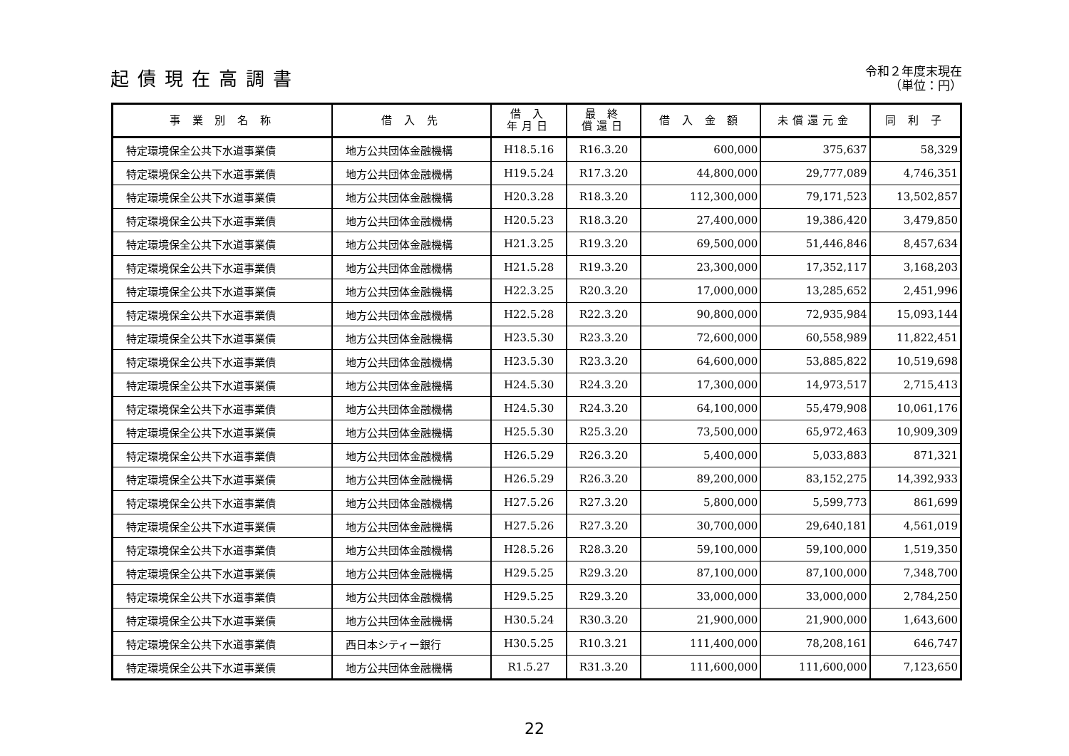起債現在高調書
令和２年度末現在
（単位：円）
| 事 業 別 名 称 | 借 入 先 | 借 入 年月日 | 最 終 償還日 | 借 入 金 額 | 未償還元金 | 同 利 子 |
| --- | --- | --- | --- | --- | --- | --- |
| 特定環境保全公共下水道事業債 | 地方公共団体金融機構 | H18.5.16 | R16.3.20 | 600,000 | 375,637 | 58,329 |
| 特定環境保全公共下水道事業債 | 地方公共団体金融機構 | H19.5.24 | R17.3.20 | 44,800,000 | 29,777,089 | 4,746,351 |
| 特定環境保全公共下水道事業債 | 地方公共団体金融機構 | H20.3.28 | R18.3.20 | 112,300,000 | 79,171,523 | 13,502,857 |
| 特定環境保全公共下水道事業債 | 地方公共団体金融機構 | H20.5.23 | R18.3.20 | 27,400,000 | 19,386,420 | 3,479,850 |
| 特定環境保全公共下水道事業債 | 地方公共団体金融機構 | H21.3.25 | R19.3.20 | 69,500,000 | 51,446,846 | 8,457,634 |
| 特定環境保全公共下水道事業債 | 地方公共団体金融機構 | H21.5.28 | R19.3.20 | 23,300,000 | 17,352,117 | 3,168,203 |
| 特定環境保全公共下水道事業債 | 地方公共団体金融機構 | H22.3.25 | R20.3.20 | 17,000,000 | 13,285,652 | 2,451,996 |
| 特定環境保全公共下水道事業債 | 地方公共団体金融機構 | H22.5.28 | R22.3.20 | 90,800,000 | 72,935,984 | 15,093,144 |
| 特定環境保全公共下水道事業債 | 地方公共団体金融機構 | H23.5.30 | R23.3.20 | 72,600,000 | 60,558,989 | 11,822,451 |
| 特定環境保全公共下水道事業債 | 地方公共団体金融機構 | H23.5.30 | R23.3.20 | 64,600,000 | 53,885,822 | 10,519,698 |
| 特定環境保全公共下水道事業債 | 地方公共団体金融機構 | H24.5.30 | R24.3.20 | 17,300,000 | 14,973,517 | 2,715,413 |
| 特定環境保全公共下水道事業債 | 地方公共団体金融機構 | H24.5.30 | R24.3.20 | 64,100,000 | 55,479,908 | 10,061,176 |
| 特定環境保全公共下水道事業債 | 地方公共団体金融機構 | H25.5.30 | R25.3.20 | 73,500,000 | 65,972,463 | 10,909,309 |
| 特定環境保全公共下水道事業債 | 地方公共団体金融機構 | H26.5.29 | R26.3.20 | 5,400,000 | 5,033,883 | 871,321 |
| 特定環境保全公共下水道事業債 | 地方公共団体金融機構 | H26.5.29 | R26.3.20 | 89,200,000 | 83,152,275 | 14,392,933 |
| 特定環境保全公共下水道事業債 | 地方公共団体金融機構 | H27.5.26 | R27.3.20 | 5,800,000 | 5,599,773 | 861,699 |
| 特定環境保全公共下水道事業債 | 地方公共団体金融機構 | H27.5.26 | R27.3.20 | 30,700,000 | 29,640,181 | 4,561,019 |
| 特定環境保全公共下水道事業債 | 地方公共団体金融機構 | H28.5.26 | R28.3.20 | 59,100,000 | 59,100,000 | 1,519,350 |
| 特定環境保全公共下水道事業債 | 地方公共団体金融機構 | H29.5.25 | R29.3.20 | 87,100,000 | 87,100,000 | 7,348,700 |
| 特定環境保全公共下水道事業債 | 地方公共団体金融機構 | H29.5.25 | R29.3.20 | 33,000,000 | 33,000,000 | 2,784,250 |
| 特定環境保全公共下水道事業債 | 地方公共団体金融機構 | H30.5.24 | R30.3.20 | 21,900,000 | 21,900,000 | 1,643,600 |
| 特定環境保全公共下水道事業債 | 西日本シティー銀行 | H30.5.25 | R10.3.21 | 111,400,000 | 78,208,161 | 646,747 |
| 特定環境保全公共下水道事業債 | 地方公共団体金融機構 | R1.5.27 | R31.3.20 | 111,600,000 | 111,600,000 | 7,123,650 |
22